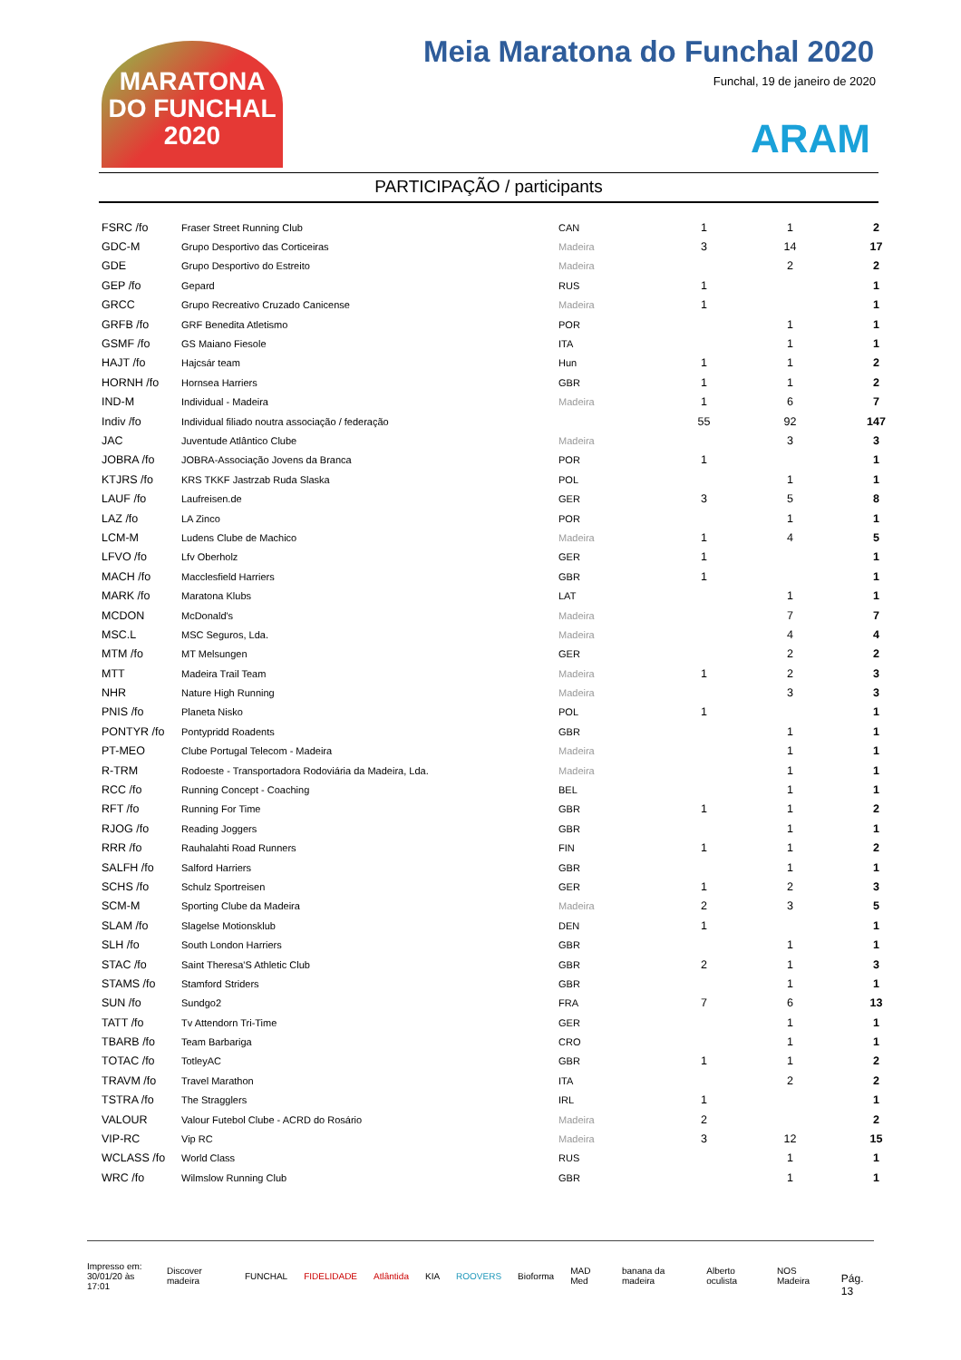MARATONA DO FUNCHAL 2020
Meia Maratona do Funchal 2020
Funchal, 19 de janeiro de 2020
ARAM
PARTICIPAÇÃO / participants
| FSRC /fo | Fraser Street Running Club | CAN | 1 | 1 | 2 |
| GDC-M | Grupo Desportivo das Corticeiras | Madeira | 3 | 14 | 17 |
| GDE | Grupo Desportivo do Estreito | Madeira | | 2 | 2 |
| GEP /fo | Gepard | RUS | 1 | | 1 |
| GRCC | Grupo Recreativo Cruzado Canicense | Madeira | 1 | | 1 |
| GRFB /fo | GRF Benedita Atletismo | POR | | 1 | 1 |
| GSMF /fo | GS Maiano Fiesole | ITA | | 1 | 1 |
| HAJT /fo | Hajcsár team | Hun | 1 | 1 | 2 |
| HORNH /fo | Hornsea Harriers | GBR | 1 | 1 | 2 |
| IND-M | Individual - Madeira | Madeira | 1 | 6 | 7 |
| Indiv /fo | Individual filiado noutra associação / federação | | 55 | 92 | 147 |
| JAC | Juventude Atlântico Clube | Madeira | | 3 | 3 |
| JOBRA /fo | JOBRA-Associação Jovens da Branca | POR | 1 | | 1 |
| KTJRS /fo | KRS TKKF Jastrzab Ruda Slaska | POL | | 1 | 1 |
| LAUF /fo | Laufreisen.de | GER | 3 | 5 | 8 |
| LAZ /fo | LA Zinco | POR | | 1 | 1 |
| LCM-M | Ludens Clube de Machico | Madeira | 1 | 4 | 5 |
| LFVO /fo | Lfv Oberholz | GER | 1 | | 1 |
| MACH /fo | Macclesfield Harriers | GBR | 1 | | 1 |
| MARK /fo | Maratona Klubs | LAT | | 1 | 1 |
| MCDON | McDonald's | Madeira | | 7 | 7 |
| MSC.L | MSC Seguros, Lda. | Madeira | | 4 | 4 |
| MTM /fo | MT Melsungen | GER | | 2 | 2 |
| MTT | Madeira Trail Team | Madeira | 1 | 2 | 3 |
| NHR | Nature High Running | Madeira | | 3 | 3 |
| PNIS /fo | Planeta Nisko | POL | 1 | | 1 |
| PONTYR /fo | Pontypridd Roadents | GBR | | 1 | 1 |
| PT-MEO | Clube Portugal Telecom - Madeira | Madeira | | 1 | 1 |
| R-TRM | Rodoeste - Transportadora Rodoviária da Madeira, Lda. | Madeira | | 1 | 1 |
| RCC /fo | Running Concept - Coaching | BEL | | 1 | 1 |
| RFT /fo | Running For Time | GBR | 1 | 1 | 2 |
| RJOG /fo | Reading Joggers | GBR | | 1 | 1 |
| RRR /fo | Rauhalahti Road Runners | FIN | 1 | 1 | 2 |
| SALFH /fo | Salford Harriers | GBR | | 1 | 1 |
| SCHS /fo | Schulz Sportreisen | GER | 1 | 2 | 3 |
| SCM-M | Sporting Clube da Madeira | Madeira | 2 | 3 | 5 |
| SLAM /fo | Slagelse Motionsklub | DEN | 1 | | 1 |
| SLH /fo | South London Harriers | GBR | | 1 | 1 |
| STAC /fo | Saint Theresa'S Athletic Club | GBR | 2 | 1 | 3 |
| STAMS /fo | Stamford Striders | GBR | | 1 | 1 |
| SUN /fo | Sundgo2 | FRA | 7 | 6 | 13 |
| TATT /fo | Tv Attendorn Tri-Time | GER | | 1 | 1 |
| TBARB /fo | Team Barbariga | CRO | | 1 | 1 |
| TOTAC /fo | TotleyAC | GBR | 1 | 1 | 2 |
| TRAVM /fo | Travel Marathon | ITA | | 2 | 2 |
| TSTRA /fo | The Stragglers | IRL | 1 | | 1 |
| VALOUR | Valour Futebol Clube - ACRD do Rosário | Madeira | 2 | | 2 |
| VIP-RC | Vip RC | Madeira | 3 | 12 | 15 |
| WCLASS /fo | World Class | RUS | | 1 | 1 |
| WRC /fo | Wilmslow Running Club | GBR | | 1 | 1 |
Impresso em:
30/01/20 às 17:01
Discover madeira FUNCHAL FIDELIDADE Atlântida KIA ROOVERS Bioforma MAD Med banana da madeira Alberto oculista NOS Madeira
Pág. 13